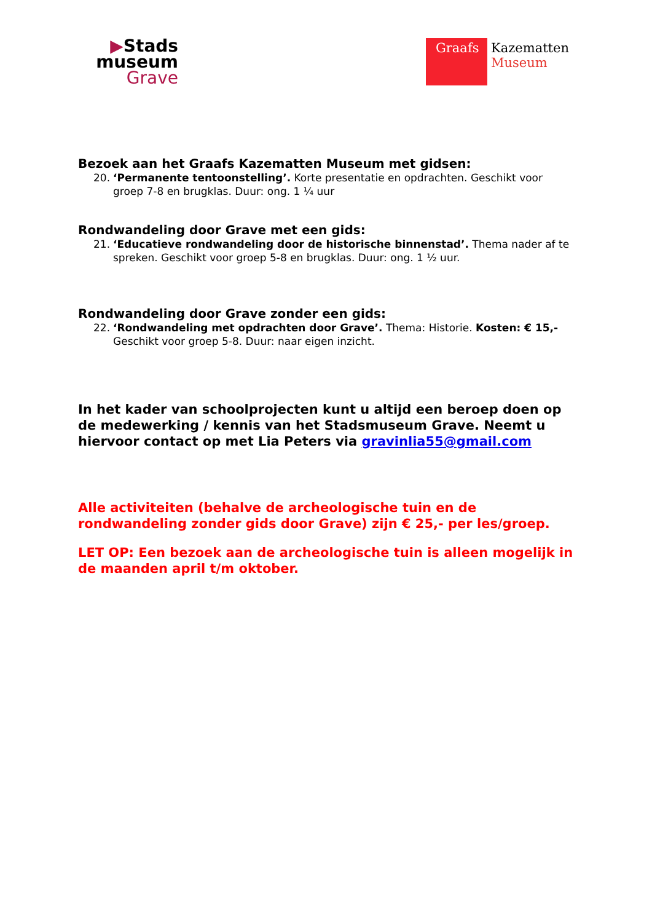▶Stads
museum
Grave
Graafs
Kazematten
Museum
Bezoek aan het Graafs Kazematten Museum met gidsen:
20. ‘Permanente tentoonstelling’. Korte presentatie en opdrachten. Geschikt voor groep 7-8 en brugklas. Duur: ong. 1 ¼ uur
Rondwandeling door Grave met een gids:
21. ‘Educatieve rondwandeling door de historische binnenstad’. Thema nader af te spreken. Geschikt voor groep 5-8 en brugklas. Duur: ong. 1 ½ uur.
Rondwandeling door Grave zonder een gids:
22. ‘Rondwandeling met opdrachten door Grave’. Thema: Historie. Kosten: € 15,- Geschikt voor groep 5-8. Duur: naar eigen inzicht.
In het kader van schoolprojecten kunt u altijd een beroep doen op de medewerking / kennis van het Stadsmuseum Grave. Neemt u hiervoor contact op met Lia Peters via gravinlia55@gmail.com
Alle activiteiten (behalve de archeologische tuin en de rondwandeling zonder gids door Grave) zijn € 25,- per les/groep.
LET OP: Een bezoek aan de archeologische tuin is alleen mogelijk in de maanden april t/m oktober.